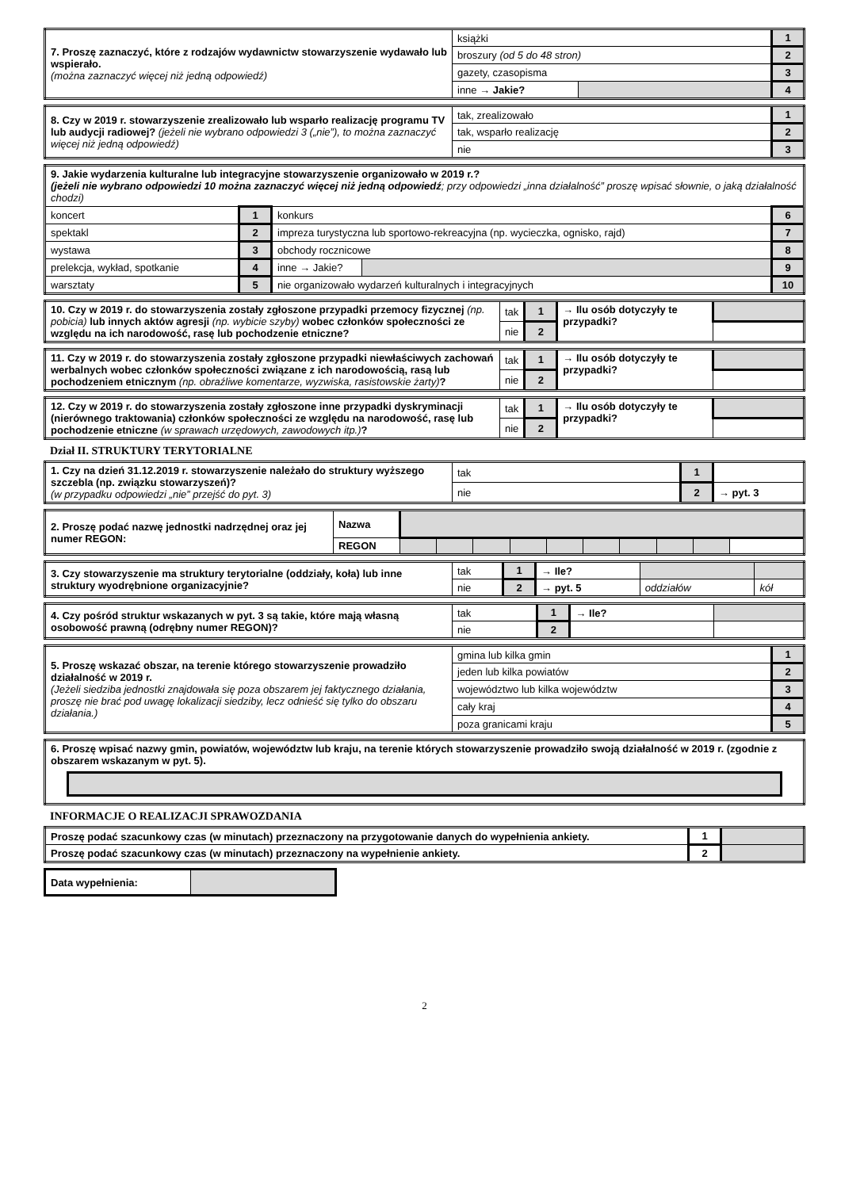| 7. Proszę zaznaczyć, które z rodzajów wydawnictw stowarzyszenie wydawało lub wspierało. (można zaznaczyć więcej niż jedną odpowiedź) | książki | | 1 |
| | broszury (od 5 do 48 stron) | | 2 |
| | gazety, czasopisma | | 3 |
| | inne → Jakie? | | 4 |
| 8. Czy w 2019 r. stowarzyszenie zrealizowało lub wsparło realizację programu TV lub audycji radiowej? (jeżeli nie wybrano odpowiedzi 3 („nie”), to można zaznaczyć więcej niż jedną odpowiedź) | tak, zrealizowało | 1 |
| | tak, wsparło realizację | 2 |
| | nie | 3 |
| 9. Jakie wydarzenia kulturalne lub integracyjne stowarzyszenie organizowało w 2019 r.? (jeżeli nie wybrano odpowiedzi 10 można zaznaczyć więcej niż jedną odpowiedź ; przy odpowiedzi „inna działalność” proszę wpisać słownie, o jaką działalność chodzi) | | | | |
| koncert | 1 | konkurs | | 6 |
| spektakl | 2 | impreza turystyczna lub sportowo-rekreacyjna (np. wycieczka, ognisko, rajd) | | 7 |
| wystawa | 3 | obchody rocznicowe | | 8 |
| prelekcja, wykład, spotkanie | 4 | inne → Jakie? | | 9 |
| warsztaty | 5 | nie organizowało wydarzeń kulturalnych i integracyjnych | | 10 |
| 10. Czy w 2019 r. do stowarzyszenia zostały zgłoszone przypadki przemocy fizycznej (np. pobicia) lub innych aktów agresji (np. wybicie szyby) wobec członków społeczności ze względu na ich narodowość, rasę lub pochodzenie etniczne? | tak | 1 | → Ilu osób dotyczyły te przypadki? | |
| | nie | 2 | | |
| 11. Czy w 2019 r. do stowarzyszenia zostały zgłoszone przypadki niewłaściwych zachowań werbalnych wobec członków społeczności związane z ich narodowością, rasą lub pochodzeniem etnicznym (np. obraźliwe komentarze, wyzwiska, rasistowskie żarty) ? | tak | 1 | → Ilu osób dotyczyły te przypadki? | |
| | nie | 2 | | |
| 12. Czy w 2019 r. do stowarzyszenia zostały zgłoszone inne przypadki dyskryminacji (nierównego traktowania) członków społeczności ze względu na narodowość, rasę lub pochodzenie etniczne (w sprawach urzędowych, zawodowych itp.) ? | tak | 1 | → Ilu osób dotyczyły te przypadki? | |
| | nie | 2 | | |
Dział II. STRUKTURY TERYTORIALNE
| 1. Czy na dzień 31.12.2019 r. stowarzyszenie należało do struktury wyższego szczebla (np. związku stowarzyszeń)? (w przypadku odpowiedzi „nie” przejść do pyt. 3) | tak | 1 | |
| | nie | 2 | → pyt. 3 |
| 2. Proszę podać nazwę jednostki nadrzędnej oraz jej numer REGON: | Nazwa | | | | | | | | | | |
| | REGON | | | | | | | | | | |
| 3. Czy stowarzyszenie ma struktury terytorialne (oddziały, koła) lub inne struktury wyodrębnione organizacyjnie? | tak | 1 | → Ile? | | |
| | nie | 2 | → pyt. 5 | oddziałów | kół |
| 4. Czy pośród struktur wskazanych w pyt. 3 są takie, które mają własną osobowość prawną (odrębny numer REGON)? | tak | 1 | → Ile? | |
| | nie | 2 | | |
| 5. Proszę wskazać obszar, na terenie którego stowarzyszenie prowadziło działalność w 2019 r. (Jeżeli siedziba jednostki znajdowała się poza obszarem jej faktycznego działania, proszę nie brać pod uwagę lokalizacji siedziby, lecz odnieść się tylko do obszaru działania.) | gmina lub kilka gmin | 1 |
| | jeden lub kilka powiatów | 2 |
| | województwo lub kilka województw | 3 |
| | cały kraj | 4 |
| | poza granicami kraju | 5 |
| 6. Proszę wpisać nazwy gmin, powiatów, województw lub kraju, na terenie których stowarzyszenie prowadziło swoją działalność w 2019 r. (zgodnie z obszarem wskazanym w pyt. 5). |
INFORMACJE O REALIZACJI SPRAWOZDANIA
| Proszę podać szacunkowy czas (w minutach) przeznaczony na przygotowanie danych do wypełnienia ankiety. | 1 | |
| Proszę podać szacunkowy czas (w minutach) przeznaczony na wypełnienie ankiety. | 2 | |
| Data wypełnienia: | |
2